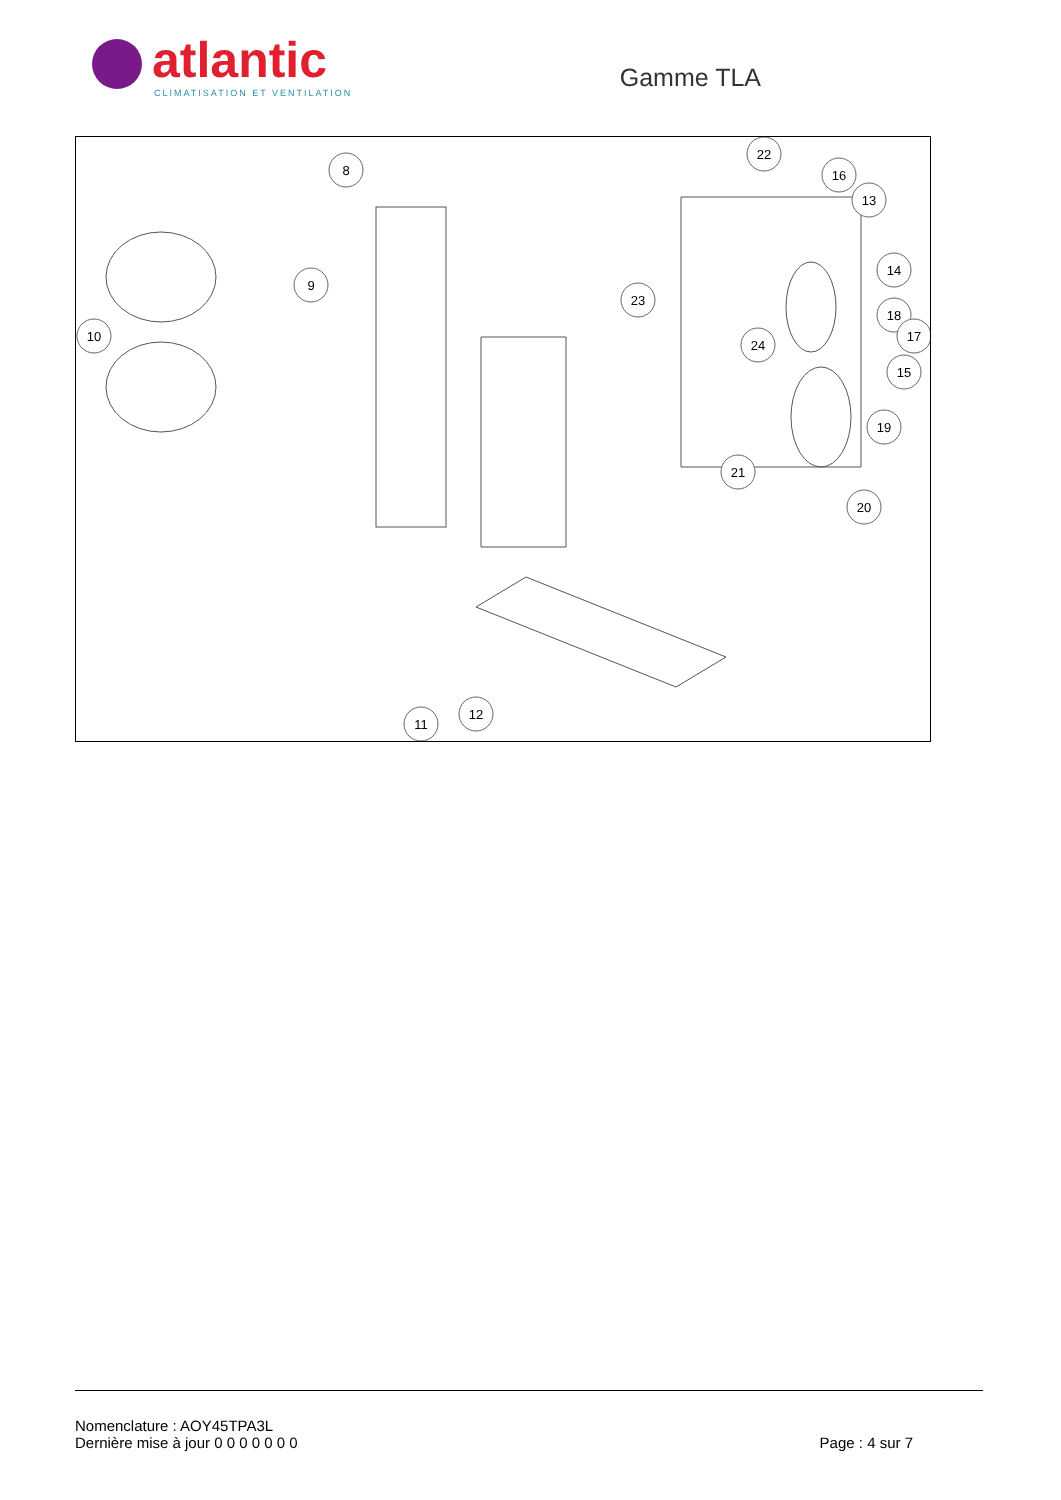atlantic
CLIMATISATION ET VENTILATION
Gamme TLA
8
9
10
22
16
13
14
18
17
15
23
24
19
21
20
11
12
Nomenclature : AOY45TPA3L
Dernière mise à jour 0 0 0 0 0 0 0
Page : 4 sur 7